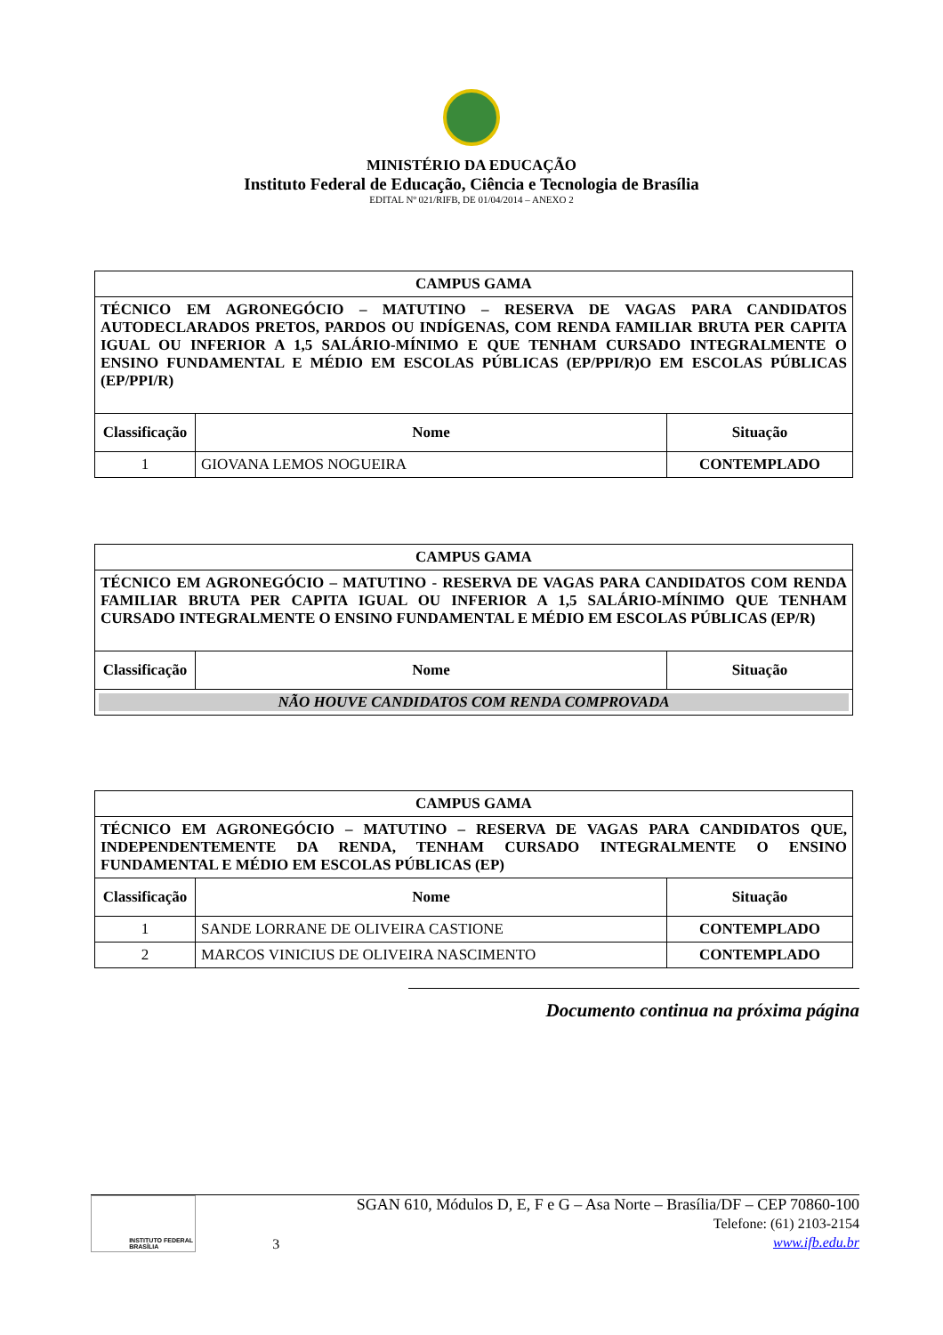MINISTÉRIO DA EDUCAÇÃO
Instituto Federal de Educação, Ciência e Tecnologia de Brasília
EDITAL Nº 021/RIFB, DE 01/04/2014 – ANEXO 2
| CAMPUS GAMA | | |
| TÉCNICO EM AGRONEGÓCIO – MATUTINO – RESERVA DE VAGAS PARA CANDIDATOS AUTODECLARADOS PRETOS, PARDOS OU INDÍGENAS, COM RENDA FAMILIAR BRUTA PER CAPITA IGUAL OU INFERIOR A 1,5 SALÁRIO-MÍNIMO E QUE TENHAM CURSADO INTEGRALMENTE O ENSINO FUNDAMENTAL E MÉDIO EM ESCOLAS PÚBLICAS (EP/PPI/R)O EM ESCOLAS PÚBLICAS (EP/PPI/R) | | |
| Classificação | Nome | Situação |
| 1 | GIOVANA LEMOS NOGUEIRA | CONTEMPLADO |
| CAMPUS GAMA | | |
| TÉCNICO EM AGRONEGÓCIO – MATUTINO - RESERVA DE VAGAS PARA CANDIDATOS COM RENDA FAMILIAR BRUTA PER CAPITA IGUAL OU INFERIOR A 1,5 SALÁRIO-MÍNIMO QUE TENHAM CURSADO INTEGRALMENTE O ENSINO FUNDAMENTAL E MÉDIO EM ESCOLAS PÚBLICAS (EP/R) | | |
| Classificação | Nome | Situação |
| NÃO HOUVE CANDIDATOS COM RENDA COMPROVADA | | |
| CAMPUS GAMA | | |
| TÉCNICO EM AGRONEGÓCIO – MATUTINO – RESERVA DE VAGAS PARA CANDIDATOS QUE, INDEPENDENTEMENTE DA RENDA, TENHAM CURSADO INTEGRALMENTE O ENSINO FUNDAMENTAL E MÉDIO EM ESCOLAS PÚBLICAS (EP) | | |
| Classificação | Nome | Situação |
| 1 | SANDE LORRANE DE OLIVEIRA CASTIONE | CONTEMPLADO |
| 2 | MARCOS VINICIUS DE OLIVEIRA NASCIMENTO | CONTEMPLADO |
Documento continua na próxima página
INSTITUTO FEDERAL
BRASÍLIA
3 SGAN 610, Módulos D, E, F e G – Asa Norte – Brasília/DF – CEP 70860-100
Telefone: (61) 2103-2154
www.ifb.edu.br